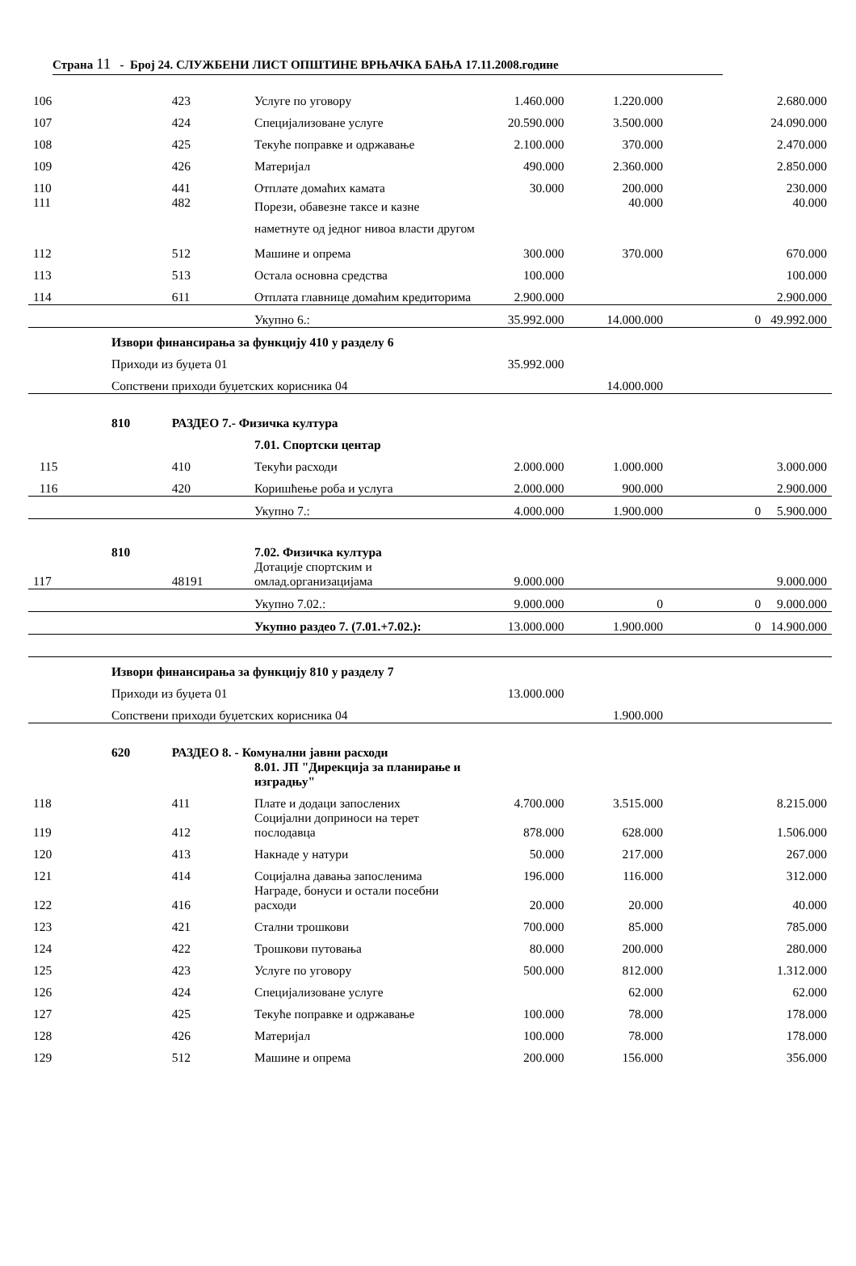Страна 11 - Број 24. СЛУЖБЕНИ ЛИСТ ОПШТИНЕ ВРЊАЧКА БАЊА 17.11.2008.године
| 106 | | 423 | Услуге по уговору | 1.460.000 | 1.220.000 | | 2.680.000 |
| 107 | | 424 | Специјализоване услуге | 20.590.000 | 3.500.000 | | 24.090.000 |
| 108 | | 425 | Текуће поправке и одржавање | 2.100.000 | 370.000 | | 2.470.000 |
| 109 | | 426 | Материјал | 490.000 | 2.360.000 | | 2.850.000 |
| 110 | | 441 | Отплате домаћих камата | 30.000 | 200.000 | | 230.000 |
| 111 | | 482 | Порези, обавезне таксе и казне наметнуте од једног нивоа власти другом | | 40.000 | | 40.000 |
| 112 | | 512 | Машине и опрема | 300.000 | 370.000 | | 670.000 |
| 113 | | 513 | Остала основна средства | 100.000 | | | 100.000 |
| 114 | | 611 | Отплата главнице домаћим кредиторима | 2.900.000 | | | 2.900.000 |
| | | | Укупно 6.: | 35.992.000 | 14.000.000 | 0 | 49.992.000 |
| | Извори финансирања за функцију 410 у разделу 6 | | | | | | |
| | Приходи из буџета 01 | | | 35.992.000 | | | |
| | Сопствени приходи буџетских корисника 04 | | | | 14.000.000 | | |
| | 810 | РАЗДЕО 7.- Физичка култура | | | | | |
| | | | 7.01. Спортски центар | | | | |
| 115 | | 410 | Текући расходи | 2.000.000 | 1.000.000 | | 3.000.000 |
| 116 | | 420 | Коришћење роба и услуга | 2.000.000 | 900.000 | | 2.900.000 |
| | | | Укупно 7.: | 4.000.000 | 1.900.000 | 0 | 5.900.000 |
| | 810 | | 7.02. Физичка култура | | | | |
| 117 | | 48191 | Дотације спортским и омлад.организацијама | 9.000.000 | | | 9.000.000 |
| | | | Укупно 7.02.: | 9.000.000 | 0 | 0 | 9.000.000 |
| | | | Укупно раздео 7. (7.01.+7.02.): | 13.000.000 | 1.900.000 | 0 | 14.900.000 |
| | Извори финансирања за функцију 810 у разделу 7 | | | | | | |
| | Приходи из буџета 01 | | | 13.000.000 | | | |
| | Сопствени приходи буџетских корисника 04 | | | | 1.900.000 | | |
| | 620 | РАЗДЕО 8. - Комунални јавни расходи | | | | | |
| | | | 8.01. ЈП "Дирекција за планирање и изградњу" | | | | |
| 118 | | 411 | Плате и додаци запослених | 4.700.000 | 3.515.000 | | 8.215.000 |
| 119 | | 412 | Социјални доприноси на терет послодавца | 878.000 | 628.000 | | 1.506.000 |
| 120 | | 413 | Накнаде у натури | 50.000 | 217.000 | | 267.000 |
| 121 | | 414 | Социјална давања запосленима | 196.000 | 116.000 | | 312.000 |
| 122 | | 416 | Награде, бонуси и остали посебни расходи | 20.000 | 20.000 | | 40.000 |
| 123 | | 421 | Стални трошкови | 700.000 | 85.000 | | 785.000 |
| 124 | | 422 | Трошкови путовања | 80.000 | 200.000 | | 280.000 |
| 125 | | 423 | Услуге по уговору | 500.000 | 812.000 | | 1.312.000 |
| 126 | | 424 | Специјализоване услуге | | 62.000 | | 62.000 |
| 127 | | 425 | Текуће поправке и одржавање | 100.000 | 78.000 | | 178.000 |
| 128 | | 426 | Материјал | 100.000 | 78.000 | | 178.000 |
| 129 | | 512 | Машине и опрема | 200.000 | 156.000 | | 356.000 |